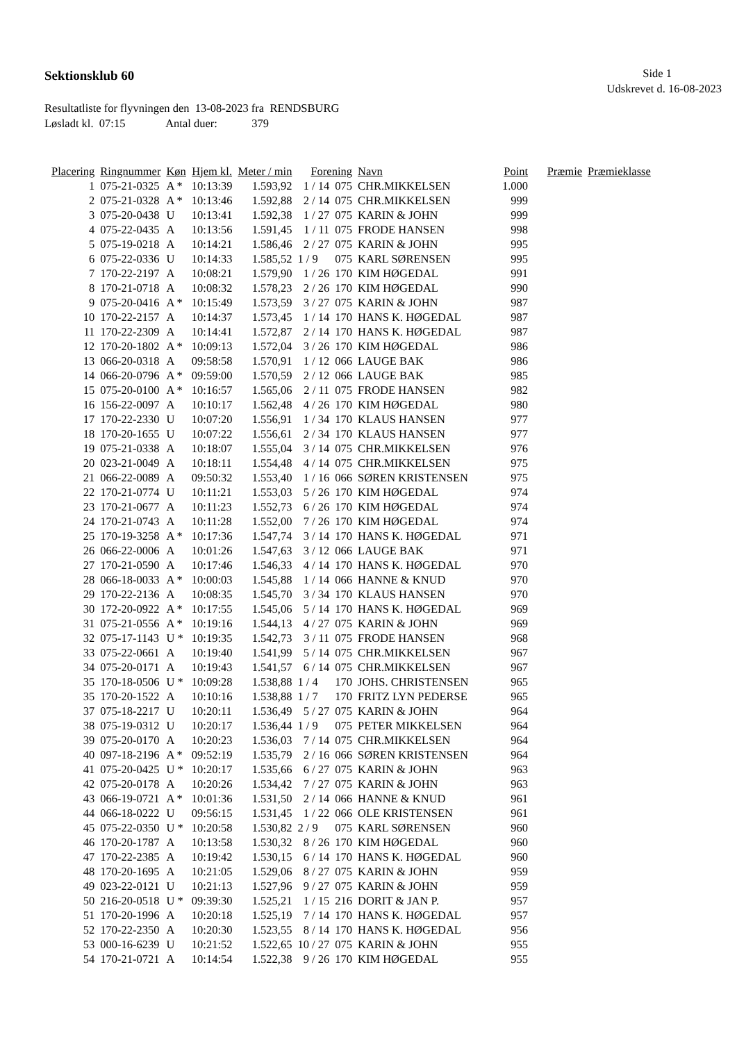Sektionsklub 60
Side 1
Udskrevet d. 16-08-2023
Resultatliste for flyvningen den 13-08-2023 fra RENDSBURG
Løsladt kl. 07:15 Antal duer: 379
| Placering | Ringnummer | Køn | Hjem kl. | Meter / min | Forening | | Navn | Point | Præmie | Præmieklasse |
| --- | --- | --- | --- | --- | --- | --- | --- | --- | --- | --- |
| 1 | 075-21-0325 | A * | 10:13:39 | 1.593,92 | 1 / 14 | 075 | CHR.MIKKELSEN | 1.000 | | |
| 2 | 075-21-0328 | A * | 10:13:46 | 1.592,88 | 2 / 14 | 075 | CHR.MIKKELSEN | 999 | | |
| 3 | 075-20-0438 | U | 10:13:41 | 1.592,38 | 1 / 27 | 075 | KARIN & JOHN | 999 | | |
| 4 | 075-22-0435 | A | 10:13:56 | 1.591,45 | 1 / 11 | 075 | FRODE HANSEN | 998 | | |
| 5 | 075-19-0218 | A | 10:14:21 | 1.586,46 | 2 / 27 | 075 | KARIN & JOHN | 995 | | |
| 6 | 075-22-0336 | U | 10:14:33 | 1.585,52 | 1 / 9 | 075 | KARL SØRENSEN | 995 | | |
| 7 | 170-22-2197 | A | 10:08:21 | 1.579,90 | 1 / 26 | 170 | KIM HØGEDAL | 991 | | |
| 8 | 170-21-0718 | A | 10:08:32 | 1.578,23 | 2 / 26 | 170 | KIM HØGEDAL | 990 | | |
| 9 | 075-20-0416 | A * | 10:15:49 | 1.573,59 | 3 / 27 | 075 | KARIN & JOHN | 987 | | |
| 10 | 170-22-2157 | A | 10:14:37 | 1.573,45 | 1 / 14 | 170 | HANS K. HØGEDAL | 987 | | |
| 11 | 170-22-2309 | A | 10:14:41 | 1.572,87 | 2 / 14 | 170 | HANS K. HØGEDAL | 987 | | |
| 12 | 170-20-1802 | A * | 10:09:13 | 1.572,04 | 3 / 26 | 170 | KIM HØGEDAL | 986 | | |
| 13 | 066-20-0318 | A | 09:58:58 | 1.570,91 | 1 / 12 | 066 | LAUGE BAK | 986 | | |
| 14 | 066-20-0796 | A * | 09:59:00 | 1.570,59 | 2 / 12 | 066 | LAUGE BAK | 985 | | |
| 15 | 075-20-0100 | A * | 10:16:57 | 1.565,06 | 2 / 11 | 075 | FRODE HANSEN | 982 | | |
| 16 | 156-22-0097 | A | 10:10:17 | 1.562,48 | 4 / 26 | 170 | KIM HØGEDAL | 980 | | |
| 17 | 170-22-2330 | U | 10:07:20 | 1.556,91 | 1 / 34 | 170 | KLAUS HANSEN | 977 | | |
| 18 | 170-20-1655 | U | 10:07:22 | 1.556,61 | 2 / 34 | 170 | KLAUS HANSEN | 977 | | |
| 19 | 075-21-0338 | A | 10:18:07 | 1.555,04 | 3 / 14 | 075 | CHR.MIKKELSEN | 976 | | |
| 20 | 023-21-0049 | A | 10:18:11 | 1.554,48 | 4 / 14 | 075 | CHR.MIKKELSEN | 975 | | |
| 21 | 066-22-0089 | A | 09:50:32 | 1.553,40 | 1 / 16 | 066 | SØREN KRISTENSEN | 975 | | |
| 22 | 170-21-0774 | U | 10:11:21 | 1.553,03 | 5 / 26 | 170 | KIM HØGEDAL | 974 | | |
| 23 | 170-21-0677 | A | 10:11:23 | 1.552,73 | 6 / 26 | 170 | KIM HØGEDAL | 974 | | |
| 24 | 170-21-0743 | A | 10:11:28 | 1.552,00 | 7 / 26 | 170 | KIM HØGEDAL | 974 | | |
| 25 | 170-19-3258 | A * | 10:17:36 | 1.547,74 | 3 / 14 | 170 | HANS K. HØGEDAL | 971 | | |
| 26 | 066-22-0006 | A | 10:01:26 | 1.547,63 | 3 / 12 | 066 | LAUGE BAK | 971 | | |
| 27 | 170-21-0590 | A | 10:17:46 | 1.546,33 | 4 / 14 | 170 | HANS K. HØGEDAL | 970 | | |
| 28 | 066-18-0033 | A * | 10:00:03 | 1.545,88 | 1 / 14 | 066 | HANNE & KNUD | 970 | | |
| 29 | 170-22-2136 | A | 10:08:35 | 1.545,70 | 3 / 34 | 170 | KLAUS HANSEN | 970 | | |
| 30 | 172-20-0922 | A * | 10:17:55 | 1.545,06 | 5 / 14 | 170 | HANS K. HØGEDAL | 969 | | |
| 31 | 075-21-0556 | A * | 10:19:16 | 1.544,13 | 4 / 27 | 075 | KARIN & JOHN | 969 | | |
| 32 | 075-17-1143 | U * | 10:19:35 | 1.542,73 | 3 / 11 | 075 | FRODE HANSEN | 968 | | |
| 33 | 075-22-0661 | A | 10:19:40 | 1.541,99 | 5 / 14 | 075 | CHR.MIKKELSEN | 967 | | |
| 34 | 075-20-0171 | A | 10:19:43 | 1.541,57 | 6 / 14 | 075 | CHR.MIKKELSEN | 967 | | |
| 35 | 170-18-0506 | U * | 10:09:28 | 1.538,88 | 1 / 4 | 170 | JOHS. CHRISTENSEN | 965 | | |
| 35 | 170-20-1522 | A | 10:10:16 | 1.538,88 | 1 / 7 | 170 | FRITZ LYN PEDERSE | 965 | | |
| 37 | 075-18-2217 | U | 10:20:11 | 1.536,49 | 5 / 27 | 075 | KARIN & JOHN | 964 | | |
| 38 | 075-19-0312 | U | 10:20:17 | 1.536,44 | 1 / 9 | 075 | PETER MIKKELSEN | 964 | | |
| 39 | 075-20-0170 | A | 10:20:23 | 1.536,03 | 7 / 14 | 075 | CHR.MIKKELSEN | 964 | | |
| 40 | 097-18-2196 | A * | 09:52:19 | 1.535,79 | 2 / 16 | 066 | SØREN KRISTENSEN | 964 | | |
| 41 | 075-20-0425 | U * | 10:20:17 | 1.535,66 | 6 / 27 | 075 | KARIN & JOHN | 963 | | |
| 42 | 075-20-0178 | A | 10:20:26 | 1.534,42 | 7 / 27 | 075 | KARIN & JOHN | 963 | | |
| 43 | 066-19-0721 | A * | 10:01:36 | 1.531,50 | 2 / 14 | 066 | HANNE & KNUD | 961 | | |
| 44 | 066-18-0222 | U | 09:56:15 | 1.531,45 | 1 / 22 | 066 | OLE KRISTENSEN | 961 | | |
| 45 | 075-22-0350 | U * | 10:20:58 | 1.530,82 | 2 / 9 | 075 | KARL SØRENSEN | 960 | | |
| 46 | 170-20-1787 | A | 10:13:58 | 1.530,32 | 8 / 26 | 170 | KIM HØGEDAL | 960 | | |
| 47 | 170-22-2385 | A | 10:19:42 | 1.530,15 | 6 / 14 | 170 | HANS K. HØGEDAL | 960 | | |
| 48 | 170-20-1695 | A | 10:21:05 | 1.529,06 | 8 / 27 | 075 | KARIN & JOHN | 959 | | |
| 49 | 023-22-0121 | U | 10:21:13 | 1.527,96 | 9 / 27 | 075 | KARIN & JOHN | 959 | | |
| 50 | 216-20-0518 | U * | 09:39:30 | 1.525,21 | 1 / 15 | 216 | DORIT & JAN P. | 957 | | |
| 51 | 170-20-1996 | A | 10:20:18 | 1.525,19 | 7 / 14 | 170 | HANS K. HØGEDAL | 957 | | |
| 52 | 170-22-2350 | A | 10:20:30 | 1.523,55 | 8 / 14 | 170 | HANS K. HØGEDAL | 956 | | |
| 53 | 000-16-6239 | U | 10:21:52 | 1.522,65 | 10 / 27 | 075 | KARIN & JOHN | 955 | | |
| 54 | 170-21-0721 | A | 10:14:54 | 1.522,38 | 9 / 26 | 170 | KIM HØGEDAL | 955 | | |